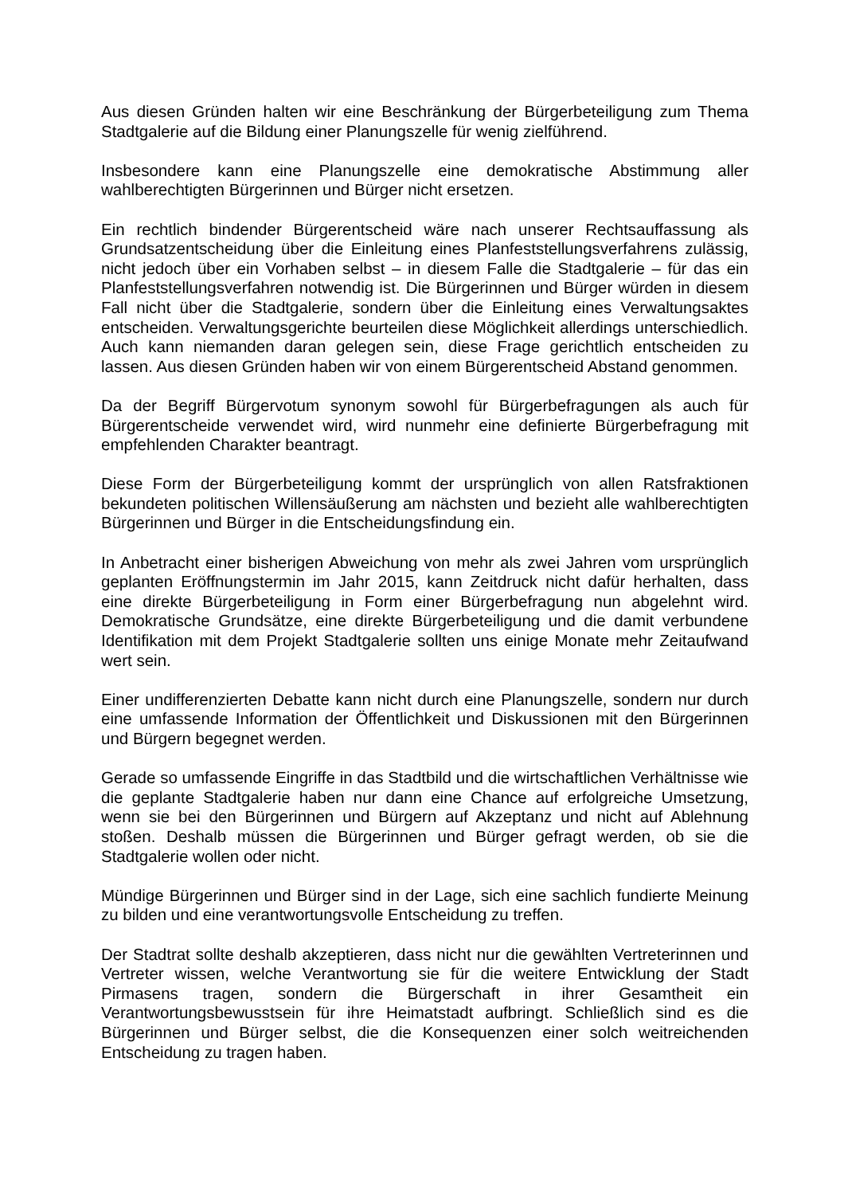Aus diesen Gründen halten wir eine Beschränkung der Bürgerbeteiligung zum Thema Stadtgalerie auf die Bildung einer Planungszelle für wenig zielführend.
Insbesondere kann eine Planungszelle eine demokratische Abstimmung aller wahlberechtigten Bürgerinnen und Bürger nicht ersetzen.
Ein rechtlich bindender Bürgerentscheid wäre nach unserer Rechtsauffassung als Grundsatzentscheidung über die Einleitung eines Planfeststellungsverfahrens zulässig, nicht jedoch über ein Vorhaben selbst – in diesem Falle die Stadtgalerie – für das ein Planfeststellungsverfahren notwendig ist. Die Bürgerinnen und Bürger würden in diesem Fall nicht über die Stadtgalerie, sondern über die Einleitung eines Verwaltungsaktes entscheiden. Verwaltungsgerichte beurteilen diese Möglichkeit allerdings unterschiedlich. Auch kann niemanden daran gelegen sein, diese Frage gerichtlich entscheiden zu lassen. Aus diesen Gründen haben wir von einem Bürgerentscheid Abstand genommen.
Da der Begriff Bürgervotum synonym sowohl für Bürgerbefragungen als auch für Bürgerentscheide verwendet wird, wird nunmehr eine definierte Bürgerbefragung mit empfehlenden Charakter beantragt.
Diese Form der Bürgerbeteiligung kommt der ursprünglich von allen Ratsfraktionen bekundeten politischen Willensäußerung am nächsten und bezieht alle wahlberechtigten Bürgerinnen und Bürger in die Entscheidungsfindung ein.
In Anbetracht einer bisherigen Abweichung von mehr als zwei Jahren vom ursprünglich geplanten Eröffnungstermin im Jahr 2015, kann Zeitdruck nicht dafür herhalten, dass eine direkte Bürgerbeteiligung in Form einer Bürgerbefragung nun abgelehnt wird. Demokratische Grundsätze, eine direkte Bürgerbeteiligung und die damit verbundene Identifikation mit dem Projekt Stadtgalerie sollten uns einige Monate mehr Zeitaufwand wert sein.
Einer undifferenzierten Debatte kann nicht durch eine Planungszelle, sondern nur durch eine umfassende Information der Öffentlichkeit und Diskussionen mit den Bürgerinnen und Bürgern begegnet werden.
Gerade so umfassende Eingriffe in das Stadtbild und die wirtschaftlichen Verhältnisse wie die geplante Stadtgalerie haben nur dann eine Chance auf erfolgreiche Umsetzung, wenn sie bei den Bürgerinnen und Bürgern auf Akzeptanz und nicht auf Ablehnung stoßen. Deshalb müssen die Bürgerinnen und Bürger gefragt werden, ob sie die Stadtgalerie wollen oder nicht.
Mündige Bürgerinnen und Bürger sind in der Lage, sich eine sachlich fundierte Meinung zu bilden und eine verantwortungsvolle Entscheidung zu treffen.
Der Stadtrat sollte deshalb akzeptieren, dass nicht nur die gewählten Vertreterinnen und Vertreter wissen, welche Verantwortung sie für die weitere Entwicklung der Stadt Pirmasens tragen, sondern die Bürgerschaft in ihrer Gesamtheit ein Verantwortungsbewusstsein für ihre Heimatstadt aufbringt. Schließlich sind es die Bürgerinnen und Bürger selbst, die die Konsequenzen einer solch weitreichenden Entscheidung zu tragen haben.